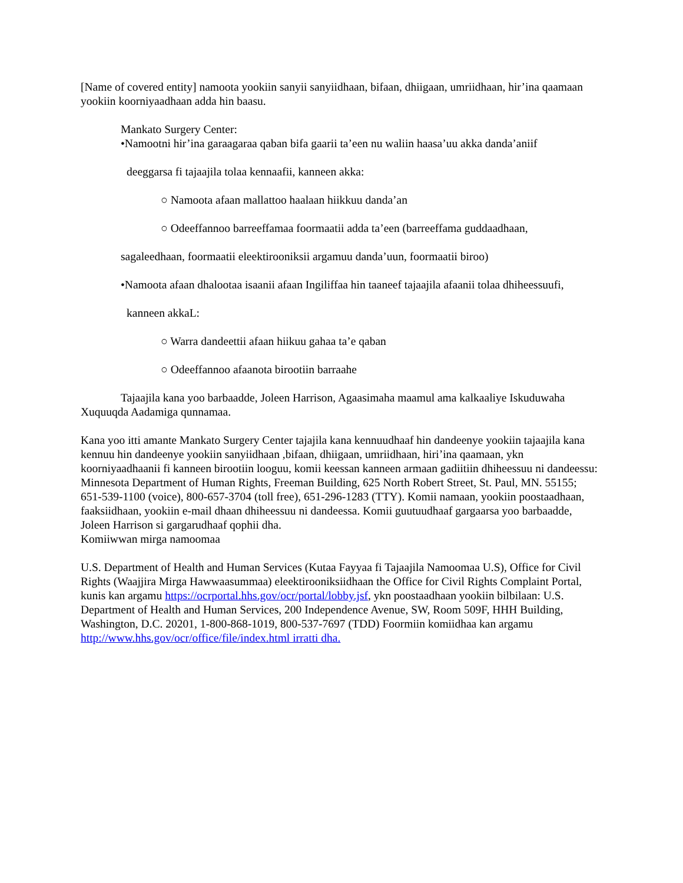[Name of covered entity] namoota yookiin sanyii sanyiidhaan, bifaan, dhiigaan, umriidhaan, hir’ina qaamaan yookiin koorniyaadhaan adda hin baasu.
Mankato Surgery Center:
•Namootni hir’ina garaagaraa qaban bifa gaarii ta’een nu waliin haasa’uu akka danda’aniif
deeggarsa fi tajaajila tolaa kennaafii, kanneen akka:
○ Namoota afaan mallattoo haalaan hiikkuu danda’an
○ Odeeffannoo barreeffamaa foormaatii adda ta’een (barreeffama guddaadhaan,
sagaleedhaan, foormaatii eleektirooniksii argamuu danda’uun, foormaatii biroo)
•Namoota afaan dhalootaa isaanii afaan Ingiliffaa hin taaneef tajaajila afaanii tolaa dhiheessuufi,
kanneen akkaL:
○ Warra dandeettii afaan hiikuu gahaa ta’e qaban
○ Odeeffannoo afaanota birootiin barraahe
Tajaajila kana yoo barbaadde, Joleen Harrison, Agaasimaha maamul ama kalkaaliye Iskuduwaha Xuquuqda Aadamiga qunnamaa.
Kana yoo itti amante Mankato Surgery Center tajajila kana kennuudhaaf hin dandeenye yookiin tajaajila kana kennuu hin dandeenye yookiin sanyiidhaan ,bifaan, dhiigaan, umriidhaan, hiri’ina qaamaan, ykn koorniyaadhaanii fi kanneen birootiin looguu, komii keessan kanneen armaan gadiitiin dhiheessuu ni dandeessu: Minnesota Department of Human Rights, Freeman Building, 625 North Robert Street, St. Paul, MN. 55155; 651-539-1100 (voice), 800-657-3704 (toll free), 651-296-1283 (TTY). Komii namaan, yookiin poostaadhaan, faaksiidhaan, yookiin e-mail dhaan dhiheessuu ni dandeessa. Komii guutuudhaaf gargaarsa yoo barbaadde, Joleen Harrison si gargarudhaaf qophii dha.
Komiiwwan mirga namoomaa
U.S. Department of Health and Human Services (Kutaa Fayyaa fi Tajaajila Namoomaa U.S), Office for Civil Rights (Waajjira Mirga Hawwaasummaa) eleektirooniksiidhaan the Office for Civil Rights Complaint Portal, kunis kan argamu https://ocrportal.hhs.gov/ocr/portal/lobby.jsf, ykn poostaadhaan yookiin bilbilaan: U.S. Department of Health and Human Services, 200 Independence Avenue, SW, Room 509F, HHH Building, Washington, D.C. 20201, 1-800-868-1019, 800-537-7697 (TDD) Foormiin komiidhaa kan argamu http://www.hhs.gov/ocr/office/file/index.html irratti dha.